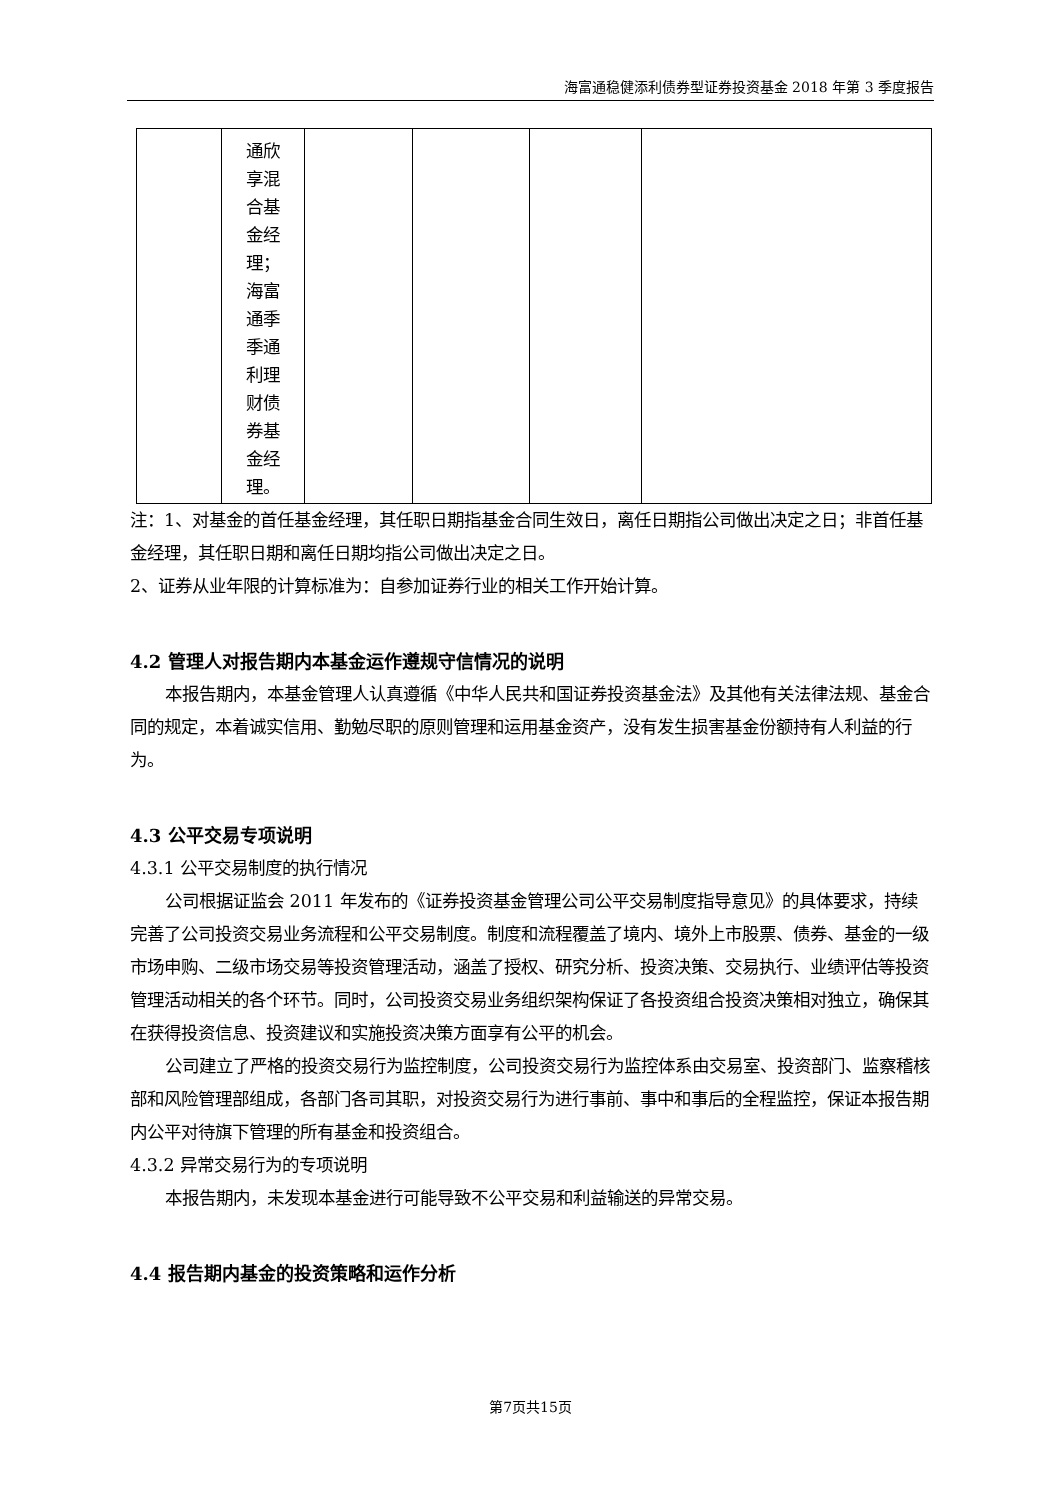海富通稳健添利债券型证券投资基金 2018 年第 3 季度报告
| | 通欣 享混 合基 金经 理； 海富 通季 季通 利理 财债 券基 金经 理。 | | | | |
注：1、对基金的首任基金经理，其任职日期指基金合同生效日，离任日期指公司做出决定之日；非首任基金经理，其任职日期和离任日期均指公司做出决定之日。
2、证券从业年限的计算标准为：自参加证券行业的相关工作开始计算。
4.2 管理人对报告期内本基金运作遵规守信情况的说明
本报告期内，本基金管理人认真遵循《中华人民共和国证券投资基金法》及其他有关法律法规、基金合同的规定，本着诚实信用、勤勉尽职的原则管理和运用基金资产，没有发生损害基金份额持有人利益的行为。
4.3 公平交易专项说明
4.3.1 公平交易制度的执行情况
公司根据证监会 2011 年发布的《证券投资基金管理公司公平交易制度指导意见》的具体要求，持续完善了公司投资交易业务流程和公平交易制度。制度和流程覆盖了境内、境外上市股票、债券、基金的一级市场申购、二级市场交易等投资管理活动，涵盖了授权、研究分析、投资决策、交易执行、业绩评估等投资管理活动相关的各个环节。同时，公司投资交易业务组织架构保证了各投资组合投资决策相对独立，确保其在获得投资信息、投资建议和实施投资决策方面享有公平的机会。
公司建立了严格的投资交易行为监控制度，公司投资交易行为监控体系由交易室、投资部门、监察稽核部和风险管理部组成，各部门各司其职，对投资交易行为进行事前、事中和事后的全程监控，保证本报告期内公平对待旗下管理的所有基金和投资组合。
4.3.2 异常交易行为的专项说明
本报告期内，未发现本基金进行可能导致不公平交易和利益输送的异常交易。
4.4 报告期内基金的投资策略和运作分析
第7页共15页